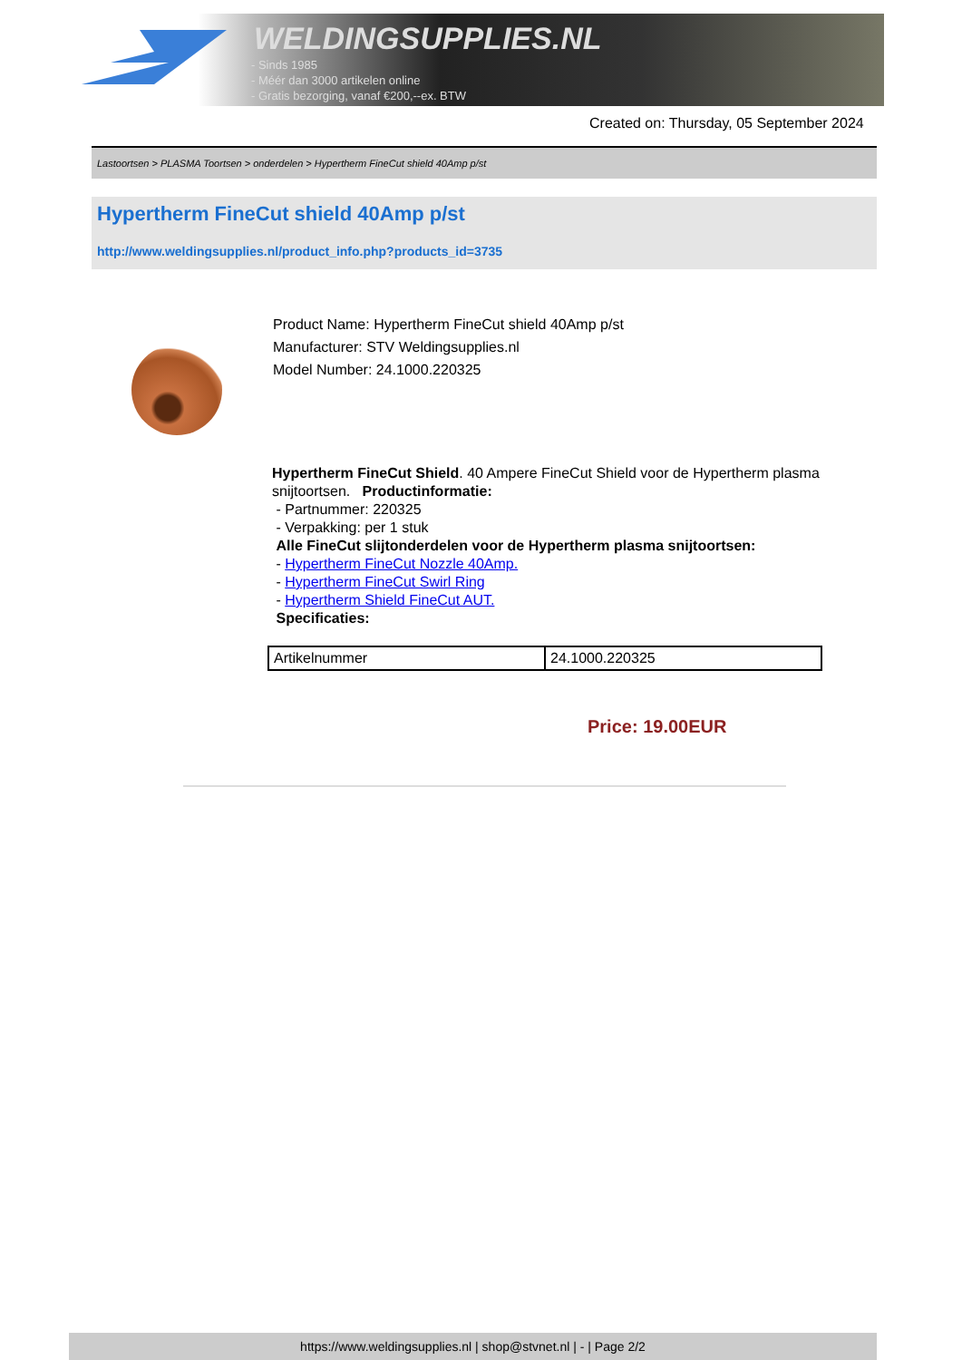WELDINGSUPPLIES.NL
- Sinds 1985
- Méér dan 3000 artikelen online
- Gratis bezorging, vanaf €200,--ex. BTW
Created on: Thursday, 05 September 2024
Lastoortsen > PLASMA Toortsen > onderdelen > Hypertherm FineCut shield 40Amp p/st
Hypertherm FineCut shield 40Amp p/st
http://www.weldingsupplies.nl/product_info.php?products_id=3735
Product Name: Hypertherm FineCut shield 40Amp p/st
Manufacturer: STV Weldingsupplies.nl
Model Number: 24.1000.220325
Hypertherm FineCut Shield. 40 Ampere FineCut Shield voor de Hypertherm plasma snijtoortsen. Productinformatie:
- Partnummer: 220325
- Verpakking: per 1 stuk
Alle FineCut slijtonderdelen voor de Hypertherm plasma snijtoortsen:
- Hypertherm FineCut Nozzle 40Amp.
- Hypertherm FineCut Swirl Ring
- Hypertherm Shield FineCut AUT.
Specificaties:
| Artikelnummer | 24.1000.220325 |
Price: 19.00EUR
https://www.weldingsupplies.nl | shop@stvnet.nl | - | Page 2/2